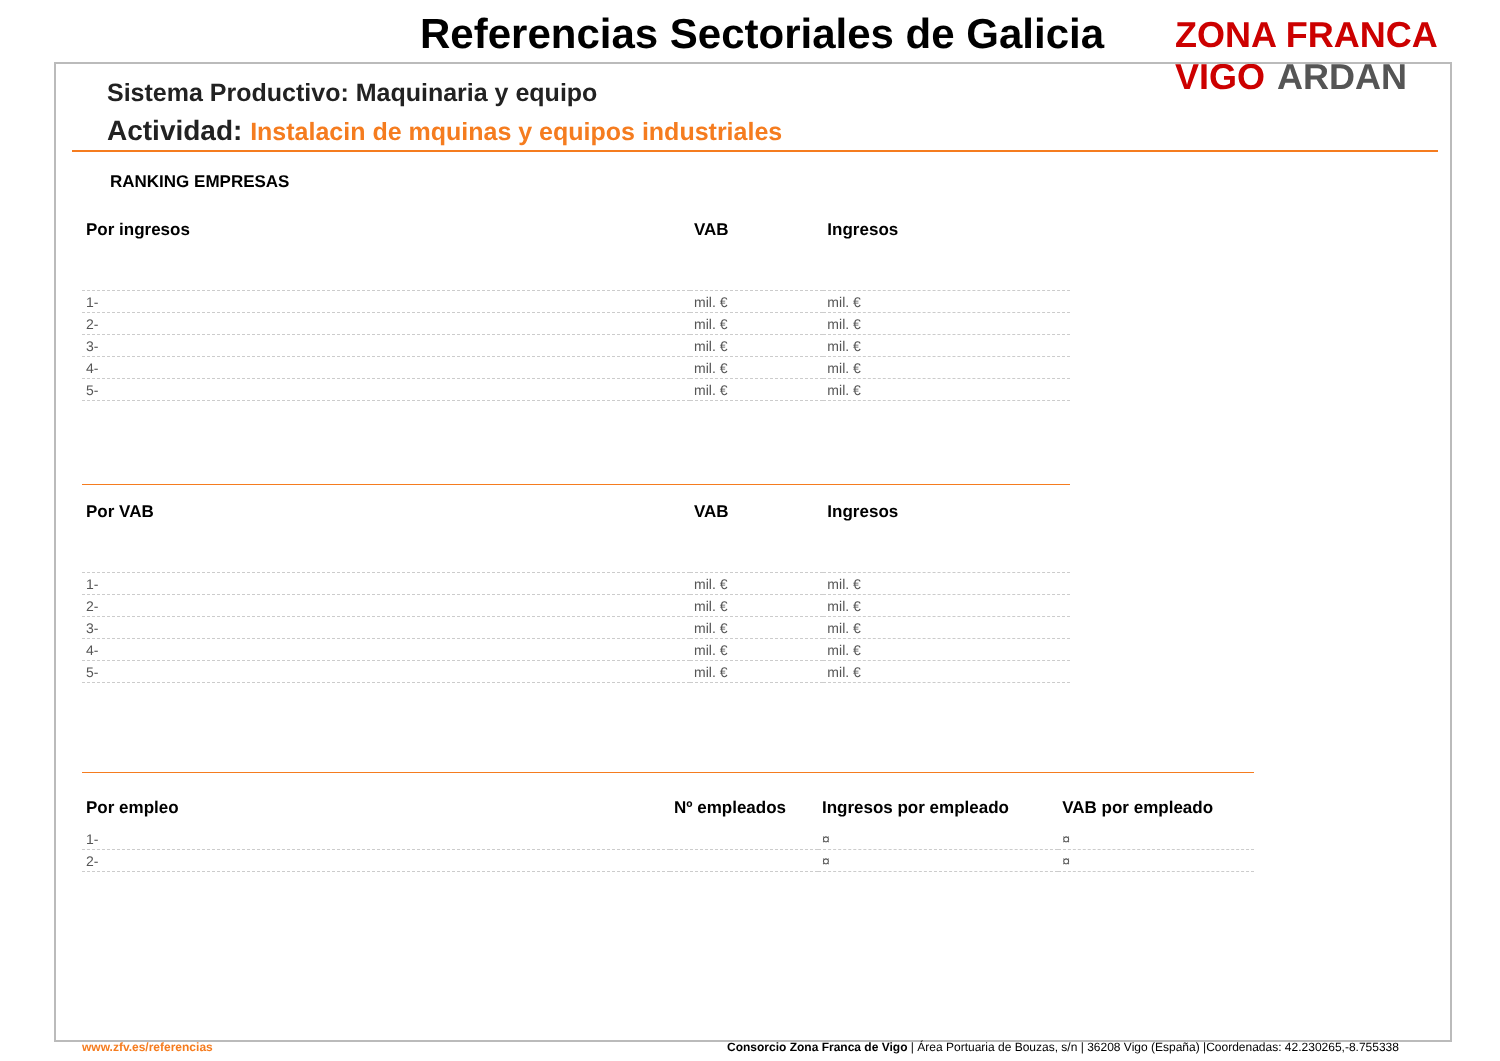Referencias Sectoriales de Galicia
ZONA FRANCA VIGO ARDAN
Sistema Productivo: Maquinaria y equipo
Actividad: Instalacin de mquinas y equipos industriales
RANKING EMPRESAS
| Por ingresos | VAB | Ingresos |
| --- | --- | --- |
| 1- | mil. € | mil. € |
| 2- | mil. € | mil. € |
| 3- | mil. € | mil. € |
| 4- | mil. € | mil. € |
| 5- | mil. € | mil. € |
| Por VAB | VAB | Ingresos |
| --- | --- | --- |
| 1- | mil. € | mil. € |
| 2- | mil. € | mil. € |
| 3- | mil. € | mil. € |
| 4- | mil. € | mil. € |
| 5- | mil. € | mil. € |
| Por empleo | Nº empleados | Ingresos por empleado | VAB por empleado |
| --- | --- | --- | --- |
| 1- | | ¤ | ¤ |
| 2- | | ¤ | ¤ |
www.zfv.es/referencias
Consorcio Zona Franca de Vigo | Área Portuaria de Bouzas, s/n | 36208 Vigo (España) |Coordenadas: 42.230265,-8.755338